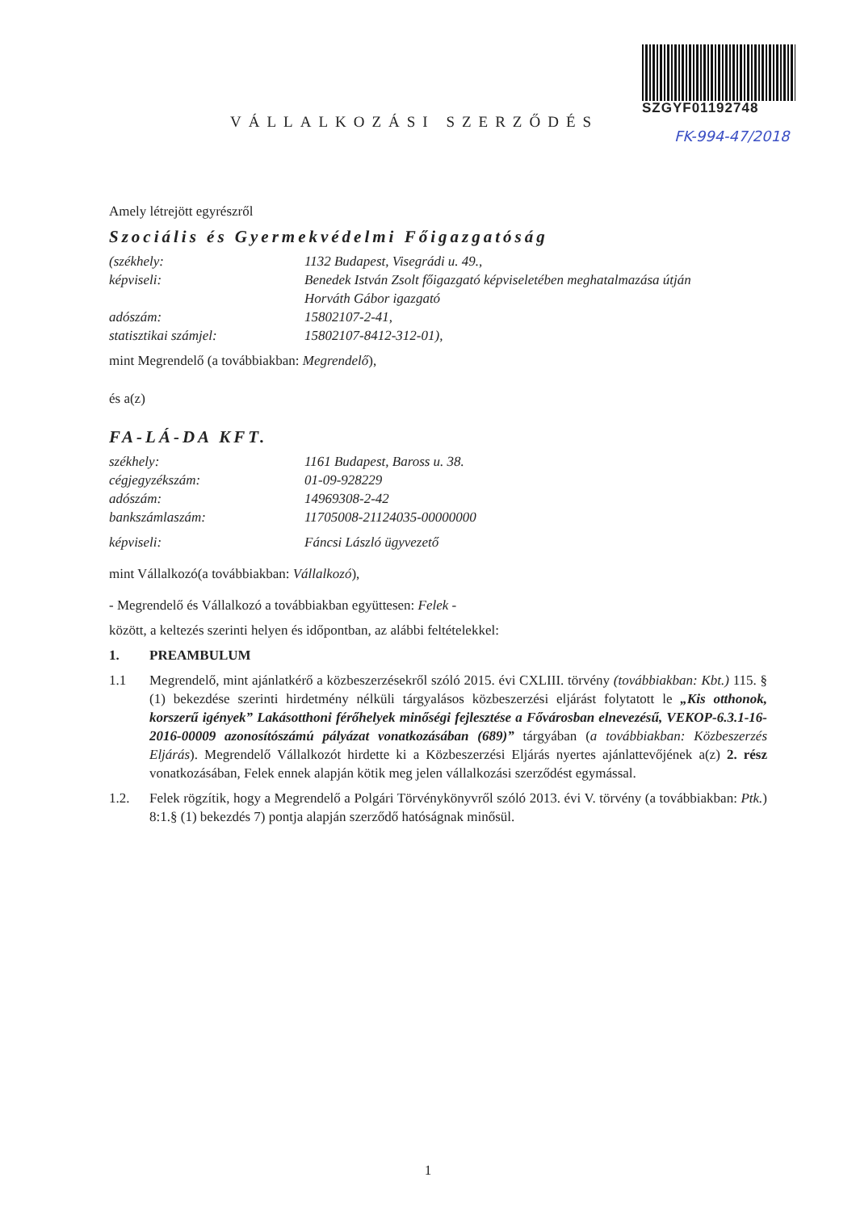SZGYF01192748
FK-994-47/2018
VÁLLALKOZÁSI SZERZŐDÉS
Amely létrejött egyrészről
Szociális és Gyermekvédelmi Főigazgatóság
(székhely: 1132 Budapest, Visegrádi u. 49.,
képviseli: Benedek István Zsolt főigazgató képviseletében meghatalmazása útján
Horváth Gábor igazgató
adószám: 15802107-2-41,
statisztikai számjel: 15802107-8412-312-01),
mint Megrendelő (a továbbiakban: Megrendelő),
és a(z)
FA-LÁ-DA KFT.
székhely: 1161 Budapest, Baross u. 38.
cégjegyzékszám: 01-09-928229
adószám: 14969308-2-42
bankszámlaszám: 11705008-21124035-00000000
képviseli: Fáncsi László ügyvezető
mint Vállalkozó(a továbbiakban: Vállalkozó),
- Megrendelő és Vállalkozó a továbbiakban együttesen: Felek -
között, a keltezés szerinti helyen és időpontban, az alábbi feltételekkel:
1. PREAMBULUM
1.1 Megrendelő, mint ajánlatkérő a közbeszerzésekről szóló 2015. évi CXLIII. törvény (továbbiakban: Kbt.) 115. § (1) bekezdése szerinti hirdetmény nélküli tárgyalásos közbeszerzési eljárást folytatott le „Kis otthonok, korszerű igények” Lakásotthoni férőhelyek minőségi fejlesztése a Fővárosban elnevezésű, VEKOP-6.3.1-16-2016-00009 azonosítószámú pályázat vonatkozásában (689)” tárgyában (a továbbiakban: Közbeszerzés Eljárás). Megrendelő Vállalkozót hirdette ki a Közbeszerzési Eljárás nyertes ajánlattevőjének a(z) 2. rész vonatkozásában, Felek ennek alapján kötik meg jelen vállalkozási szerződést egymással.
1.2. Felek rögzítik, hogy a Megrendelő a Polgári Törvénykönyvről szóló 2013. évi V. törvény (a továbbiakban: Ptk.) 8:1.§ (1) bekezdés 7) pontja alapján szerződő hatóságnak minősül.
1